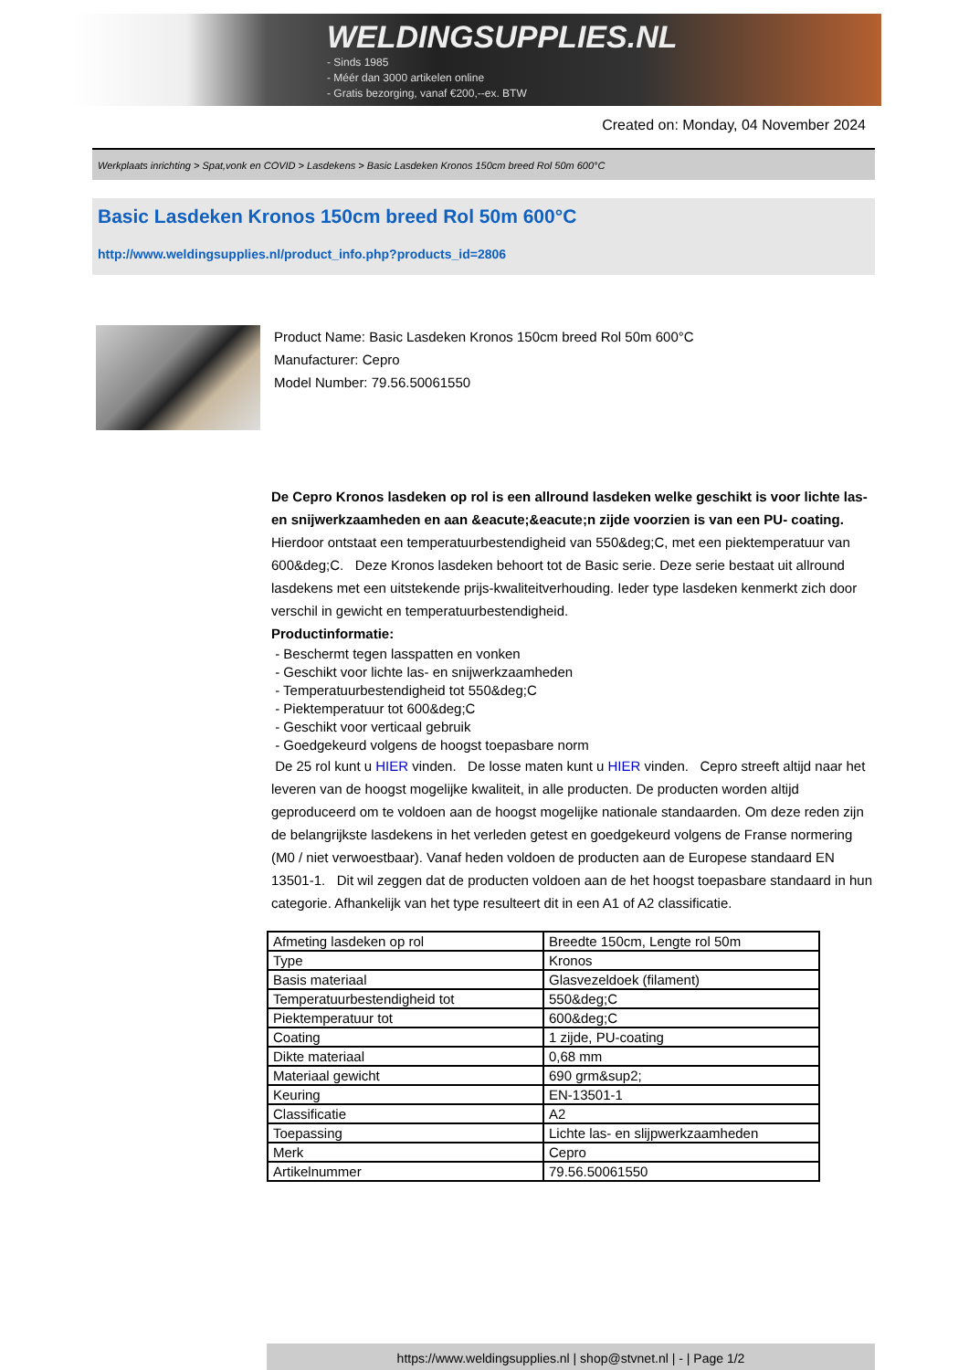WELDINGSUPPLIES.NL
- Sinds 1985
- Méér dan 3000 artikelen online
- Gratis bezorging, vanaf €200,--ex. BTW
Created on: Monday, 04 November 2024
Werkplaats inrichting > Spat,vonk en COVID > Lasdekens > Basic Lasdeken Kronos 150cm breed Rol 50m 600°C
Basic Lasdeken Kronos 150cm breed Rol 50m 600°C
http://www.weldingsupplies.nl/product_info.php?products_id=2806
Product Name: Basic Lasdeken Kronos 150cm breed Rol 50m 600°C
Manufacturer: Cepro
Model Number: 79.56.50061550
De Cepro Kronos lasdeken op rol is een allround lasdeken welke geschikt is voor lichte las- en snijwerkzaamheden en aan &eacute;&eacute;n zijde voorzien is van een PU- coating. Hierdoor ontstaat een temperatuurbestendigheid van 550&deg;C, met een piektemperatuur van 600&deg;C. Deze Kronos lasdeken behoort tot de Basic serie. Deze serie bestaat uit allround lasdekens met een uitstekende prijs-kwaliteitverhouding. Ieder type lasdeken kenmerkt zich door verschil in gewicht en temperatuurbestendigheid.
Productinformatie:
- Beschermt tegen lasspatten en vonken
- Geschikt voor lichte las- en snijwerkzaamheden
- Temperatuurbestendigheid tot 550&deg;C
- Piektemperatuur tot 600&deg;C
- Geschikt voor verticaal gebruik
- Goedgekeurd volgens de hoogst toepasbare norm
De 25 rol kunt u HIER vinden. De losse maten kunt u HIER vinden. Cepro streeft altijd naar het leveren van de hoogst mogelijke kwaliteit, in alle producten. De producten worden altijd geproduceerd om te voldoen aan de hoogst mogelijke nationale standaarden. Om deze reden zijn de belangrijkste lasdekens in het verleden getest en goedgekeurd volgens de Franse normering (M0 / niet verwoestbaar). Vanaf heden voldoen de producten aan de Europese standaard EN 13501-1. Dit wil zeggen dat de producten voldoen aan de het hoogst toepasbare standaard in hun categorie. Afhankelijk van het type resulteert dit in een A1 of A2 classificatie.
| Afmeting lasdeken op rol | Breedte 150cm, Lengte rol 50m |
| Type | Kronos |
| Basis materiaal | Glasvezeldoek (filament) |
| Temperatuurbestendigheid tot | 550&deg;C |
| Piektemperatuur tot | 600&deg;C |
| Coating | 1 zijde, PU-coating |
| Dikte materiaal | 0,68 mm |
| Materiaal gewicht | 690 grm&sup2; |
| Keuring | EN-13501-1 |
| Classificatie | A2 |
| Toepassing | Lichte las- en slijpwerkzaamheden |
| Merk | Cepro |
| Artikelnummer | 79.56.50061550 |
https://www.weldingsupplies.nl | shop@stvnet.nl | - | Page 1/2